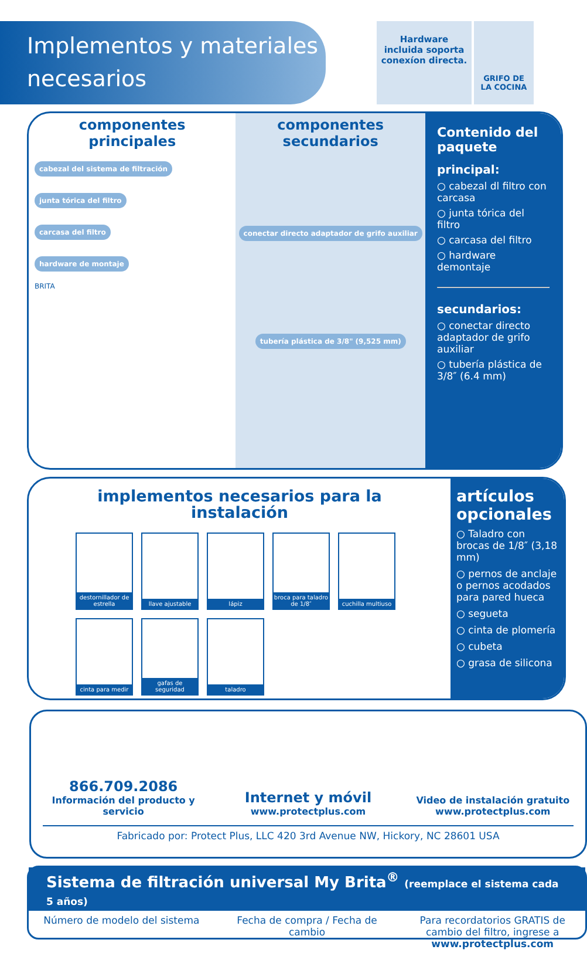Implementos y materiales necesarios
Hardware incluida soporta conexíon directa.
GRIFO DE LA COCINA
componentes principales
cabezal del sistema de filtración
junta tórica del filtro
carcasa del filtro
hardware de montaje
BRITA
componentes secundarios
conectar directo adaptador de grifo auxiliar
tubería plástica de 3/8" (9,525 mm)
Contenido del paquete
principal:
○ cabezal dl filtro con carcasa
○ junta tórica del filtro
○ carcasa del filtro
○ hardware demontaje
secundarios:
○ conectar directo adaptador de grifo auxiliar
○ tubería plástica de 3/8″ (6.4 mm)
implementos necesarios para la instalación
destornillador de estrella
llave ajustable
lápiz
broca para taladro de 1/8″
cuchilla multiuso
cinta para medir
gafas de seguridad
taladro
artículos opcionales
○ Taladro con brocas de 1/8″ (3,18 mm)
○ pernos de anclaje o pernos acodados para pared hueca
○ segueta
○ cinta de plomería
○ cubeta
○ grasa de silicona
866.709.2086
Información del producto y servicio
Internet y móvil
www.protectplus.com
Video de instalación gratuito
www.protectplus.com
Fabricado por: Protect Plus, LLC 420 3rd Avenue NW, Hickory, NC 28601 USA
Sistema de filtración universal My Brita<sup>®</sup> (reemplace el sistema cada 5 años)
Número de modelo del sistema Fecha de compra / Fecha de cambio
Para recordatorios GRATIS de cambio del filtro, ingrese a www.protectplus.com